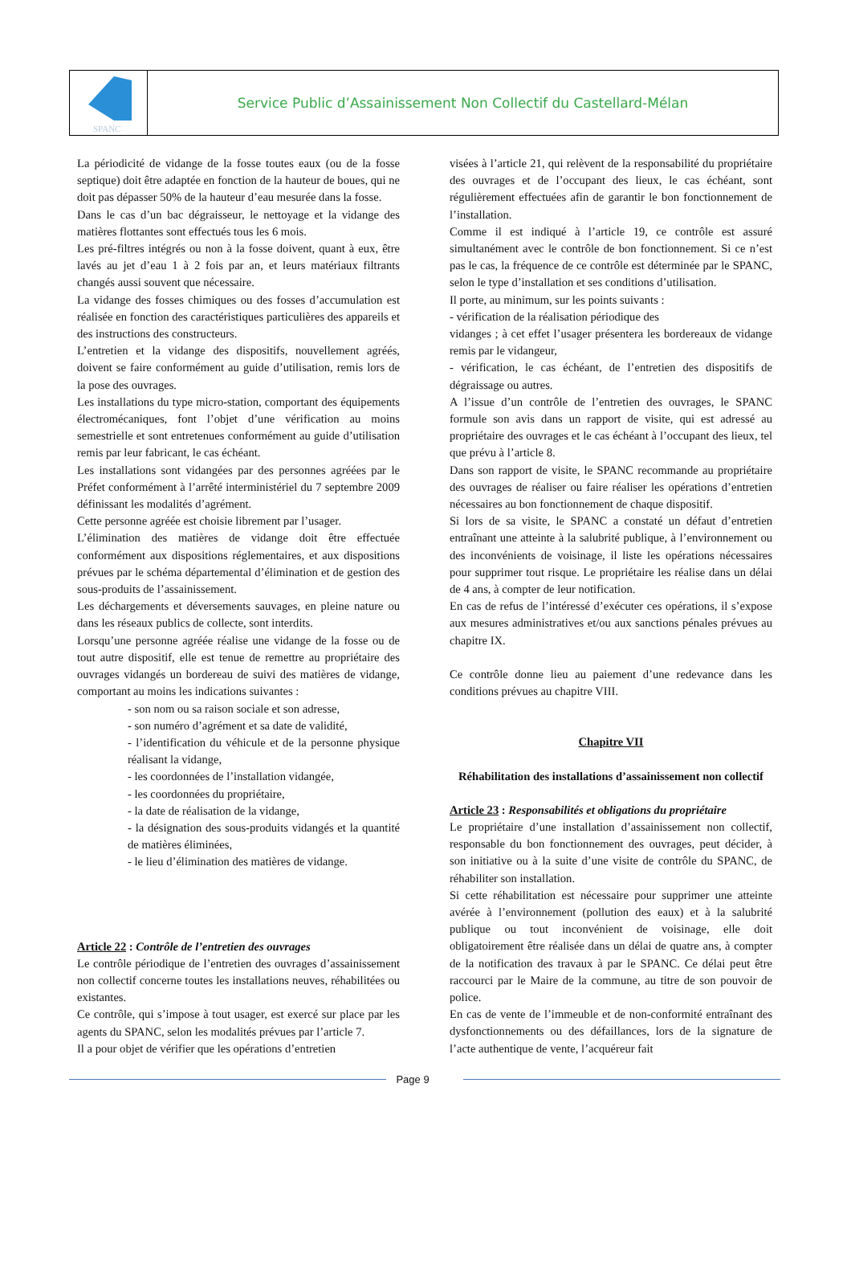SPANC
Service Public d’Assainissement Non Collectif du Castellard-Mélan
La périodicité de vidange de la fosse toutes eaux (ou de la fosse septique) doit être adaptée en fonction de la hauteur de boues, qui ne doit pas dépasser 50% de la hauteur d’eau mesurée dans la fosse.
Dans le cas d’un bac dégraisseur, le nettoyage et la vidange des matières flottantes sont effectués tous les 6 mois.
Les pré-filtres intégrés ou non à la fosse doivent, quant à eux, être lavés au jet d’eau 1 à 2 fois par an, et leurs matériaux filtrants changés aussi souvent que nécessaire.
La vidange des fosses chimiques ou des fosses d’accumulation est réalisée en fonction des caractéristiques particulières des appareils et des instructions des constructeurs.
L’entretien et la vidange des dispositifs, nouvellement agréés, doivent se faire conformément au guide d’utilisation, remis lors de la pose des ouvrages.
Les installations du type micro-station, comportant des équipements électromécaniques, font l’objet d’une vérification au moins semestrielle et sont entretenues conformément au guide d’utilisation remis par leur fabricant, le cas échéant.
Les installations sont vidangées par des personnes agréées par le Préfet conformément à l’arrêté interministériel du 7 septembre 2009 définissant les modalités d’agrément.
Cette personne agréée est choisie librement par l’usager.
L’élimination des matières de vidange doit être effectuée conformément aux dispositions réglementaires, et aux dispositions prévues par le schéma départemental d’élimination et de gestion des sous-produits de l’assainissement.
Les déchargements et déversements sauvages, en pleine nature ou dans les réseaux publics de collecte, sont interdits.
Lorsqu’une personne agréée réalise une vidange de la fosse ou de tout autre dispositif, elle est tenue de remettre au propriétaire des ouvrages vidangés un bordereau de suivi des matières de vidange, comportant au moins les indications suivantes :
- son nom ou sa raison sociale et son adresse,
- son numéro d’agrément et sa date de validité,
- l’identification du véhicule et de la personne physique réalisant la vidange,
- les coordonnées de l’installation vidangée,
- les coordonnées du propriétaire,
- la date de réalisation de la vidange,
- la désignation des sous-produits vidangés et la quantité de matières éliminées,
- le lieu d’élimination des matières de vidange.
Article 22 : Contrôle de l’entretien des ouvrages
Le contrôle périodique de l’entretien des ouvrages d’assainissement non collectif concerne toutes les installations neuves, réhabilitées ou existantes.
Ce contrôle, qui s’impose à tout usager, est exercé sur place par les agents du SPANC, selon les modalités prévues par l’article 7.
Il a pour objet de vérifier que les opérations d’entretien
visées à l’article 21, qui relèvent de la responsabilité du propriétaire des ouvrages et de l’occupant des lieux, le cas échéant, sont régulièrement effectuées afin de garantir le bon fonctionnement de l’installation.
Comme il est indiqué à l’article 19, ce contrôle est assuré simultanément avec le contrôle de bon fonctionnement. Si ce n’est pas le cas, la fréquence de ce contrôle est déterminée par le SPANC, selon le type d’installation et ses conditions d’utilisation.
Il porte, au minimum, sur les points suivants :
- vérification de la réalisation périodique des
vidanges ; à cet effet l’usager présentera les bordereaux de vidange remis par le vidangeur,
- vérification, le cas échéant, de l’entretien des dispositifs de dégraissage ou autres.
A l’issue d’un contrôle de l’entretien des ouvrages, le SPANC formule son avis dans un rapport de visite, qui est adressé au propriétaire des ouvrages et le cas échéant à l’occupant des lieux, tel que prévu à l’article 8.
Dans son rapport de visite, le SPANC recommande au propriétaire des ouvrages de réaliser ou faire réaliser les opérations d’entretien nécessaires au bon fonctionnement de chaque dispositif.
Si lors de sa visite, le SPANC a constaté un défaut d’entretien entraînant une atteinte à la salubrité publique, à l’environnement ou des inconvénients de voisinage, il liste les opérations nécessaires pour supprimer tout risque. Le propriétaire les réalise dans un délai de 4 ans, à compter de leur notification.
En cas de refus de l’intéressé d’exécuter ces opérations, il s’expose aux mesures administratives et/ou aux sanctions pénales prévues au chapitre IX.
Ce contrôle donne lieu au paiement d’une redevance dans les conditions prévues au chapitre VIII.
Chapitre VII
Réhabilitation des installations d’assainissement non collectif
Article 23 : Responsabilités et obligations du propriétaire
Le propriétaire d’une installation d’assainissement non collectif, responsable du bon fonctionnement des ouvrages, peut décider, à son initiative ou à la suite d’une visite de contrôle du SPANC, de réhabiliter son installation.
Si cette réhabilitation est nécessaire pour supprimer une atteinte avérée à l’environnement (pollution des eaux) et à la salubrité publique ou tout inconvénient de voisinage, elle doit obligatoirement être réalisée dans un délai de quatre ans, à compter de la notification des travaux à par le SPANC. Ce délai peut être raccourci par le Maire de la commune, au titre de son pouvoir de police.
En cas de vente de l’immeuble et de non-conformité entraînant des dysfonctionnements ou des défaillances, lors de la signature de l’acte authentique de vente, l’acquéreur fait
Page 9